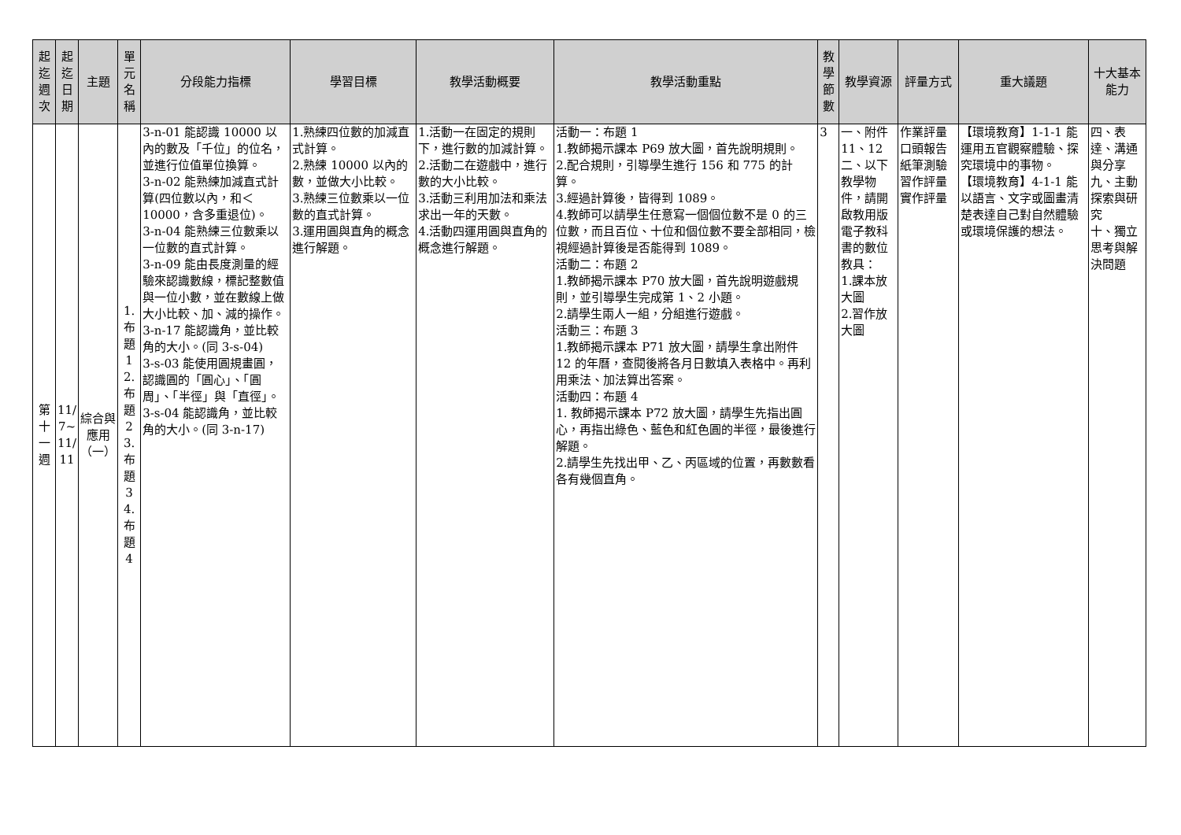| 起迄週次 | 起迄日期 | 主題 | 單元名稱 | 分段能力指標 | 學習目標 | 教學活動概要 | 教學活動重點 | 教學節數 | 教學資源 | 評量方式 | 重大議題 | 十大基本能力 |
| --- | --- | --- | --- | --- | --- | --- | --- | --- | --- | --- | --- | --- |
| 第十一週 | 11/ 7~ 11/ 11 | 綜合與應用（一） | 1.布題1 2.布題2 3.布題3 4.布題4 | 3-n-01 能認識 10000 以內的數及「千位」的位名，並進行位值單位換算。 3-n-02 能熟練加減直式計算(四位數以內，和＜10000，含多重退位)。 3-n-04 能熟練三位數乘以一位數的直式計算。 3-n-09 能由長度測量的經驗來認識數線，標記整數值與一位小數，並在數線上做大小比較、加、減的操作。 3-n-17 能認識角，並比較角的大小。(同 3-s-04) 3-s-03 能使用圓規畫圓，認識圓的「圓心」、「圓周」、「半徑」與「直徑」。 3-s-04 能認識角，並比較角的大小。(同 3-n-17) | 1.熟練四位數的加減直式計算。 2.熟練 10000 以內的數，並做大小比較。 3.熟練三位數乘以一位數的直式計算。 3.運用圓與直角的概念進行解題。 | 1.活動一在固定的規則下，進行數的加減計算。 2.活動二在遊戲中，進行數的大小比較。 3.活動三利用加法和乘法求出一年的天數。 4.活動四運用圓與直角的概念進行解題。 | 活動一：布題 1 1.教師揭示課本 P69 放大圖，首先說明規則。 2.配合規則，引導學生進行 156 和 775 的計算。 3.經過計算後，皆得到 1089。 4.教師可以請學生任意寫一個個位數不是 0 的三位數，而且百位、十位和個位數不要全部相同，檢視經過計算後是否能得到 1089。 活動二：布題 2 1.教師揭示課本 P70 放大圖，首先說明遊戲規則，並引導學生完成第 1、2 小題。 2.請學生兩人一組，分組進行遊戲。 活動三：布題 3 1.教師揭示課本 P71 放大圖，請學生拿出附件 12 的年曆，查閱後將各月日數填入表格中。再利用乘法、加法算出答案。 活動四：布題 4 1. 教師揭示課本 P72 放大圖，請學生先指出圓心，再指出綠色、藍色和紅色圓的半徑，最後進行解題。 2.請學生先找出甲、乙、丙區域的位置，再數數看各有幾個直角。 | 3 | 一、附件 11、12 二、以下教學物件，請開啟教用版電子教科書的數位教具： 1.課本放大圖 2.習作放大圖 | 作業評量 口頭報告 紙筆測驗 習作評量 實作評量 | 【環境教育】1-1-1 能運用五官觀察體驗、探究環境中的事物。 【環境教育】4-1-1 能以語言、文字或圖畫清楚表達自己對自然體驗或環境保護的想法。 | 四、表達、溝通與分享 九、主動探索與研究 十、獨立思考與解決問題 |